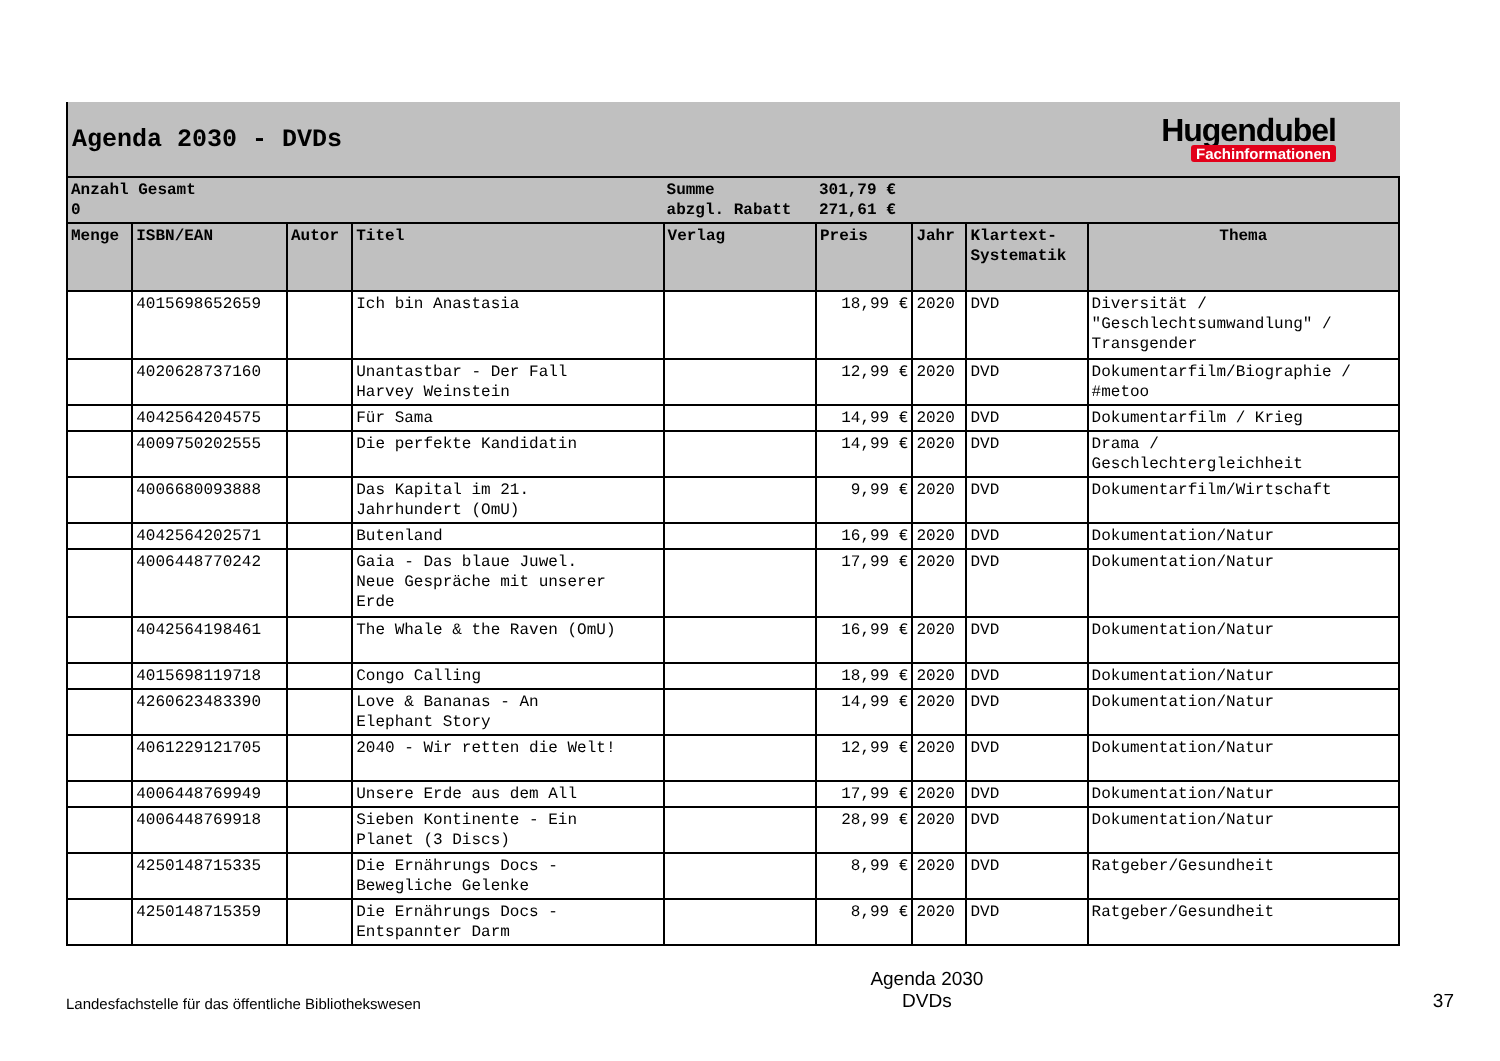Agenda 2030 - DVDs
Hugendubel
Fachinformationen
| Anzahl Gesamt 0 | | | | Summe abzgl. Rabatt | 301,79 € 271,61 € | | | |
| Menge | ISBN/EAN | Autor | Titel | Verlag | Preis | Jahr | Klartext- Systematik | Thema |
| | 4015698652659 | | Ich bin Anastasia | | 18,99 € | 2020 | DVD | Diversität / "Geschlechtsumwandlung" / Transgender |
| | 4020628737160 | | Unantastbar - Der Fall Harvey Weinstein | | 12,99 € | 2020 | DVD | Dokumentarfilm/Biographie / #metoo |
| | 4042564204575 | | Für Sama | | 14,99 € | 2020 | DVD | Dokumentarfilm / Krieg |
| | 4009750202555 | | Die perfekte Kandidatin | | 14,99 € | 2020 | DVD | Drama / Geschlechtergleichheit |
| | 4006680093888 | | Das Kapital im 21. Jahrhundert (OmU) | | 9,99 € | 2020 | DVD | Dokumentarfilm/Wirtschaft |
| | 4042564202571 | | Butenland | | 16,99 € | 2020 | DVD | Dokumentation/Natur |
| | 4006448770242 | | Gaia - Das blaue Juwel. Neue Gespräche mit unserer Erde | | 17,99 € | 2020 | DVD | Dokumentation/Natur |
| | 4042564198461 | | The Whale & the Raven (OmU) | | 16,99 € | 2020 | DVD | Dokumentation/Natur |
| | 4015698119718 | | Congo Calling | | 18,99 € | 2020 | DVD | Dokumentation/Natur |
| | 4260623483390 | | Love & Bananas - An Elephant Story | | 14,99 € | 2020 | DVD | Dokumentation/Natur |
| | 4061229121705 | | 2040 - Wir retten die Welt! | | 12,99 € | 2020 | DVD | Dokumentation/Natur |
| | 4006448769949 | | Unsere Erde aus dem All | | 17,99 € | 2020 | DVD | Dokumentation/Natur |
| | 4006448769918 | | Sieben Kontinente - Ein Planet (3 Discs) | | 28,99 € | 2020 | DVD | Dokumentation/Natur |
| | 4250148715335 | | Die Ernährungs Docs - Bewegliche Gelenke | | 8,99 € | 2020 | DVD | Ratgeber/Gesundheit |
| | 4250148715359 | | Die Ernährungs Docs - Entspannter Darm | | 8,99 € | 2020 | DVD | Ratgeber/Gesundheit |
Landesfachstelle für das öffentliche Bibliothekswesen
Agenda 2030
DVDs
37